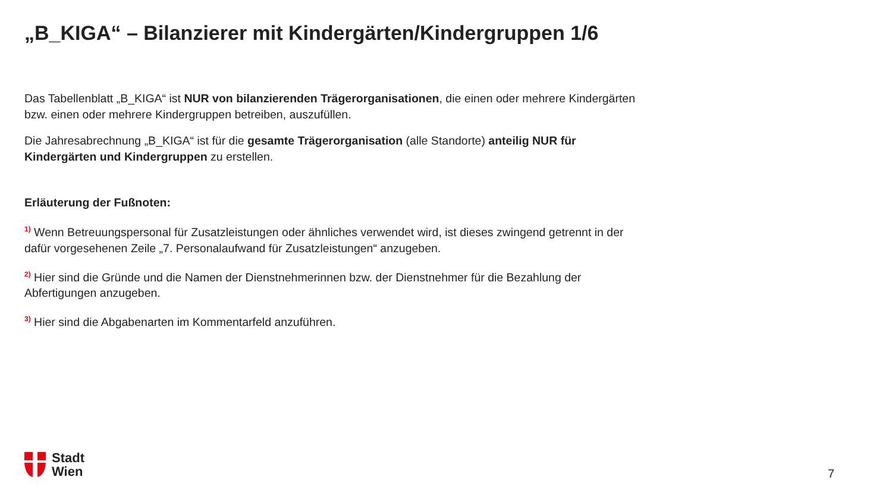„B_KIGA“ – Bilanzierer mit Kindergärten/Kindergruppen 1/6
Das Tabellenblatt „B_KIGA“ ist NUR von bilanzierenden Trägerorganisationen, die einen oder mehrere Kindergärten bzw. einen oder mehrere Kindergruppen betreiben, auszufüllen.
Die Jahresabrechnung „B_KIGA“ ist für die gesamte Trägerorganisation (alle Standorte) anteilig NUR für Kindergärten und Kindergruppen zu erstellen.
Erläuterung der Fußnoten:
<sup>1)</sup> Wenn Betreuungspersonal für Zusatzleistungen oder ähnliches verwendet wird, ist dieses zwingend getrennt in der dafür vorgesehenen Zeile „7. Personalaufwand für Zusatzleistungen“ anzugeben.
<sup>2)</sup> Hier sind die Gründe und die Namen der Dienstnehmerinnen bzw. der Dienstnehmer für die Bezahlung der Abfertigungen anzugeben.
<sup>3)</sup> Hier sind die Abgabenarten im Kommentarfeld anzuführen.
Stadt
Wien
7